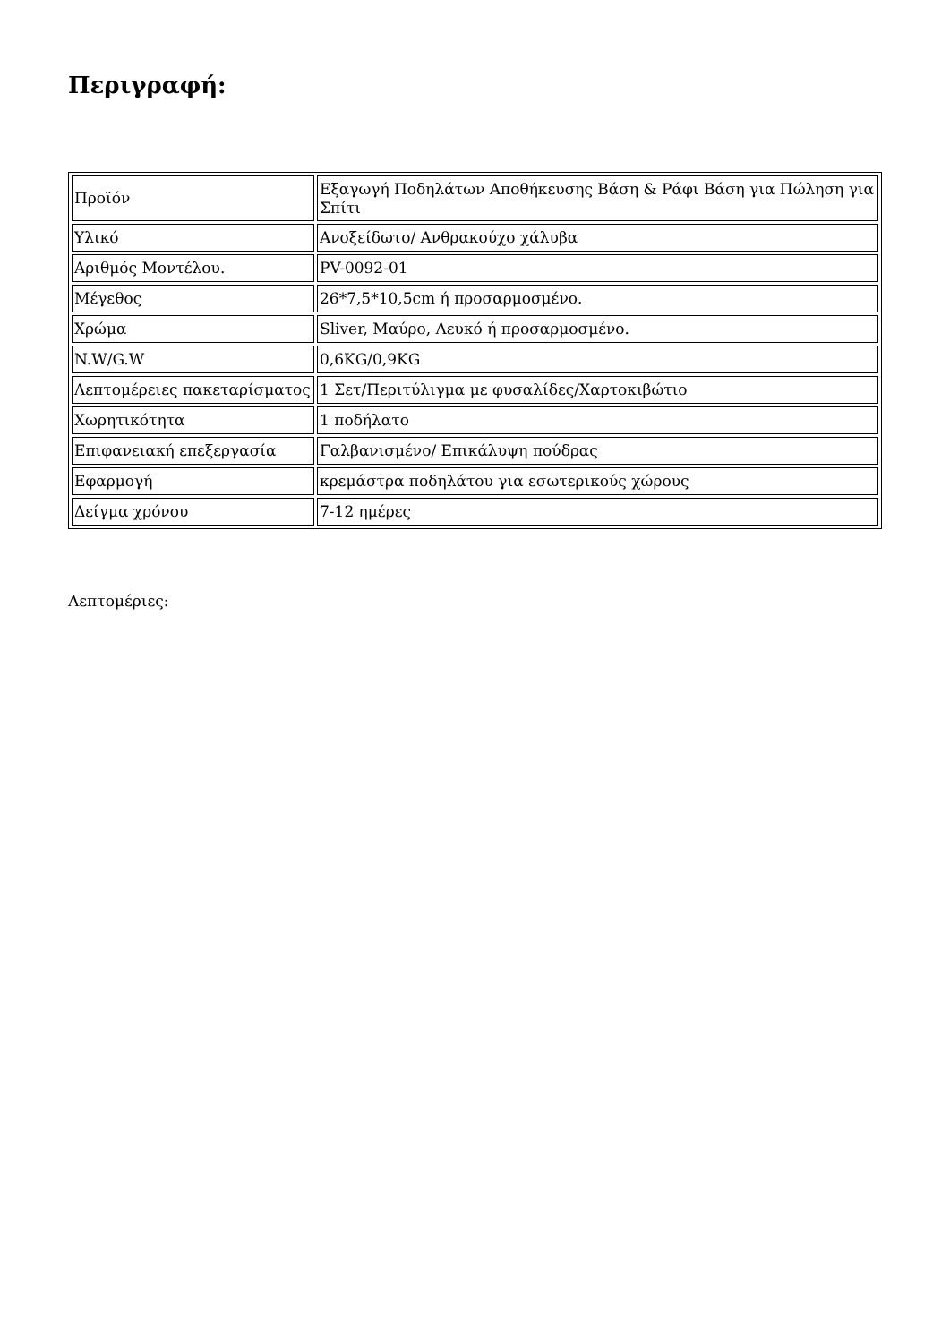Περιγραφή:
| Προϊόν | Εξαγωγή Ποδηλάτων Αποθήκευσης Βάση & Ράφι Βάση για Πώληση για Σπίτι |
| Υλικό | Ανοξείδωτο/ Ανθρακούχο χάλυβα |
| Αριθμός Μοντέλου. | PV-0092-01 |
| Μέγεθος | 26*7,5*10,5cm ή προσαρμοσμένο. |
| Χρώμα | Sliver, Μαύρο, Λευκό ή προσαρμοσμένο. |
| N.W/G.W | 0,6KG/0,9KG |
| Λεπτομέρειες πακεταρίσματος | 1 Σετ/Περιτύλιγμα με φυσαλίδες/Χαρτοκιβώτιο |
| Χωρητικότητα | 1 ποδήλατο |
| Επιφανειακή επεξεργασία | Γαλβανισμένο/ Επικάλυψη πούδρας |
| Εφαρμογή | κρεμάστρα ποδηλάτου για εσωτερικούς χώρους |
| Δείγμα χρόνου | 7-12 ημέρες |
Λεπτομέριες: